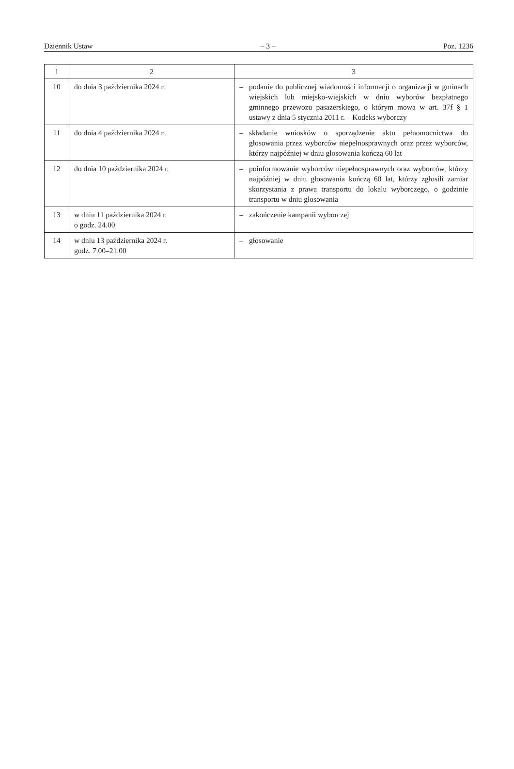Dziennik Ustaw – 3 – Poz. 1236
| 1 | 2 | 3 |
| --- | --- | --- |
| 10 | do dnia 3 października 2024 r. | – podanie do publicznej wiadomości informacji o organizacji w gminach wiejskich lub miejsko-wiejskich w dniu wyborów bezpłatnego gminnego przewozu pasażerskiego, o którym mowa w art. 37f § 1 ustawy z dnia 5 stycznia 2011 r. – Kodeks wyborczy |
| 11 | do dnia 4 października 2024 r. | – składanie wniosków o sporządzenie aktu pełnomocnictwa do głosowania przez wyborców niepełnosprawnych oraz przez wyborców, którzy najpóźniej w dniu głosowania kończą 60 lat |
| 12 | do dnia 10 października 2024 r. | – poinformowanie wyborców niepełnosprawnych oraz wyborców, którzy najpóźniej w dniu głosowania kończą 60 lat, którzy zgłosili zamiar skorzystania z prawa transportu do lokalu wyborczego, o godzinie transportu w dniu głosowania |
| 13 | w dniu 11 października 2024 r. o godz. 24.00 | – zakończenie kampanii wyborczej |
| 14 | w dniu 13 października 2024 r. godz. 7.00–21.00 | – głosowanie |